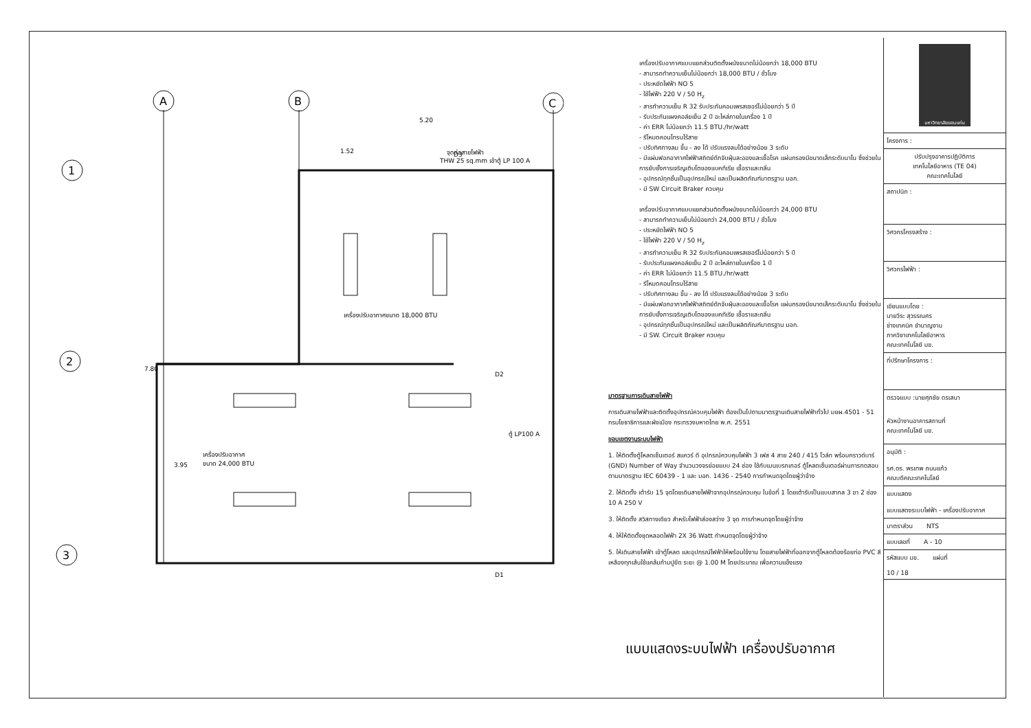A
B
C
1
2
3
5.20
1.52
D3
D2
D1
เครื่องปรับอากาศขนาด 18,000 BTU
เครื่องปรับอากาศ
ขนาด 24,000 BTU
ตู้ LP100 A
จุดต่อสายไฟฟ้า
THW 25 sq.mm เข้าตู้ LP 100 A
7.80
3.95
เครื่องปรับอากาศแบบแยกส่วนติดตั้งผนังขนาดไม่น้อยกว่า 18,000 BTU
- สามารถทำความเย็นไม่น้อยกว่า 18,000 BTU / ชั่วโมง
- ประหยัดไฟฟ้า NO 5
- ใช้ไฟฟ้า 220 V / 50 H<sub>z</sub>
- สารทำความเย็น R 32 รับประกันคอมเพรสเซอร์ไม่น้อยกว่า 5 ปี
- รับประกันแผงคอล์ยเย็น 2 ปี อะไหล่ภายในเครื่อง 1 ปี
- ค่า ERR ไม่น้อยกว่า 11.5 BTU./hr/watt
- รีโหมดคอนโทรนไร้สาย
- ปรับทิศทางลม ขึ้น - ลง ได้ ปรับแรงลมได้อย่างน้อย 3 ระดับ
- มีแผ่นฟอกอากาศไฟฟ้าสถิตย์ดักจับฝุ่นละอองและเชื้อโรค แผ่นกรองมีขนาดเล็กระดับนาโน ซึ่งช่วยในการยับยั้งการเจริญเติบโตของแบคทีเรีย เชื้อราและกลิ่น
- อุปกรณ์ทุกชิ้นเป็นอุปกรณ์ใหม่ และเป็นผลิตภัณฑ์มาตรฐาน มอก.
- มี SW Circuit Braker ควบคุม
เครื่องปรับอากาศแบบแยกส่วนติดตั้งผนังขนาดไม่น้อยกว่า 24,000 BTU
- สามารถทำความเย็นไม่น้อยกว่า 24,000 BTU / ชั่วโมง
- ประหยัดไฟฟ้า NO 5
- ใช้ไฟฟ้า 220 V / 50 H<sub>z</sub>
- สารทำความเย็น R 32 รับประกันคอมเพรสเซอร์ไม่น้อยกว่า 5 ปี
- รับประกันแผงคอล์ยเย็น 2 ปี อะไหล่ภายในเครื่อง 1 ปี
- ค่า ERR ไม่น้อยกว่า 11.5 BTU./hr/watt
- รีโหมดคอนโทรนไร้สาย
- ปรับทิศทางลม ขึ้น - ลง ได้ ปรับแรงลมได้อย่างน้อย 3 ระดับ
- มีแผ่นฟอกอากาศไฟฟ้าสถิตย์ดักจับฝุ่นละอองและเชื้อโรค แผ่นกรองมีขนาดเล็กระดับนาโน ซึ่งช่วยในการยับยั้งการเจริญเติบโตของแบคทีเรีย เชื้อราและกลิ่น
- อุปกรณ์ทุกชิ้นเป็นอุปกรณ์ใหม่ และเป็นผลิตภัณฑ์มาตรฐาน มอก.
- มี SW. Circuit Braker ควบคุม
มาตรฐานการเดินสายไฟฟ้า
การเดินสายไฟฟ้าและติดตั้งอุปกรณ์ควบคุมไฟฟ้า ต้องเป็นไปตามมาตรฐานเดินสายไฟฟ้าทั่วไป มยผ.4501 - 51 กรมโยธาธิการและผังเมือง กระทรวงมหาดไทย พ.ศ. 2551
ขอบเขตงานระบบไฟฟ้า
1. ให้ติดตั้งตู้โหลดเซ็นเตอร์ สแควร์ ดี อุปกรณ์ควบคุมไฟฟ้า 3 เฟส 4 สาย 240 / 415 โวล์ท พร้อมกราวด์บาร์ (GND) Number of Way จำนวนวงจรย่อยแบบ 24 ช่อง ใช้กับเมนเบรกเกอร์ ตู้โหลดเซ็นเตอร์ผ่านการทดสอบตามมาตรฐาน IEC 60439 - 1 และ มอก. 1436 - 2540 การกำหนดจุดโดยผู้ว่าจ้าง
2. ให้ติดตั้ง เต้ารับ 15 จุดโดยเดินสายไฟฟ้าจากอุปกรณ์ควบคุม ในข้อที่ 1 โดยเต้ารับเป็นแบบสากล 3 ขา 2 ช่อง 10 A 250 V
3. ให้ติดตั้ง สวิสทางเดียว สำหรับไฟฟ้าส่องสว่าง 3 จุด การกำหนดจุดโดยผู้ว่าจ้าง
4. ให้ให้ติดตั้งชุดหลอดไฟฟ้า 2X 36 Watt กำหนดจุดโดยผู้ว่าจ้าง
5. ให้เดินสายไฟฟ้า เข้าตู้โหลด และอุปกรณ์ไฟฟ้าให้พร้อมใช้งาน โดยสายไฟฟ้าที่ออกจากตู้โหลดต้องร้อยท่อ PVC สีเหลืองทุกเส้นใช้แคล้มก้ามปูยึด ระยะ @ 1.00 M โดยประมาณ เพื่อความแข็งแรง
แบบแสดงระบบไฟฟ้า เครื่องปรับอากาศ
| มหาวิทยาลัยขอนแก่น |
| โครงการ : |
| ปรับปรุงอาคารปฏิบัติการ เทคโนโลยีอาหาร (TE 04) คณะเทคโนโลยี |
| สถาปนิก : |
| วิศวกรโครงสร้าง : |
| วิศวกรไฟฟ้า : |
| เขียนแบบโดย : นายวีระ สุวรรณศร ช่างเทคนิค ชำนาญงาน ภาควิชาเทคโนโลยีอาหาร คณะเทคโนโลยี มข. |
| ที่ปรึกษาโครงการ : |
| ตรวจแบบ :นายศุภชัย ดรเสนา หัวหน้างานอาคารสถานที่ คณะเทคโนโลยี มข. |
| อนุมัติ : รศ.ดร. พรเทพ ถนนแก้ว คณบดีคณะเทคโนโลยี |
| แบบแสดง แบบแสดงระบบไฟฟ้า - เครื่องปรับอากาศ |
| มาตราส่วน NTS |
| แบบเลขที่ A - 10 |
| รหัสแบบ มข. แผ่นที่ 10 / 18 |